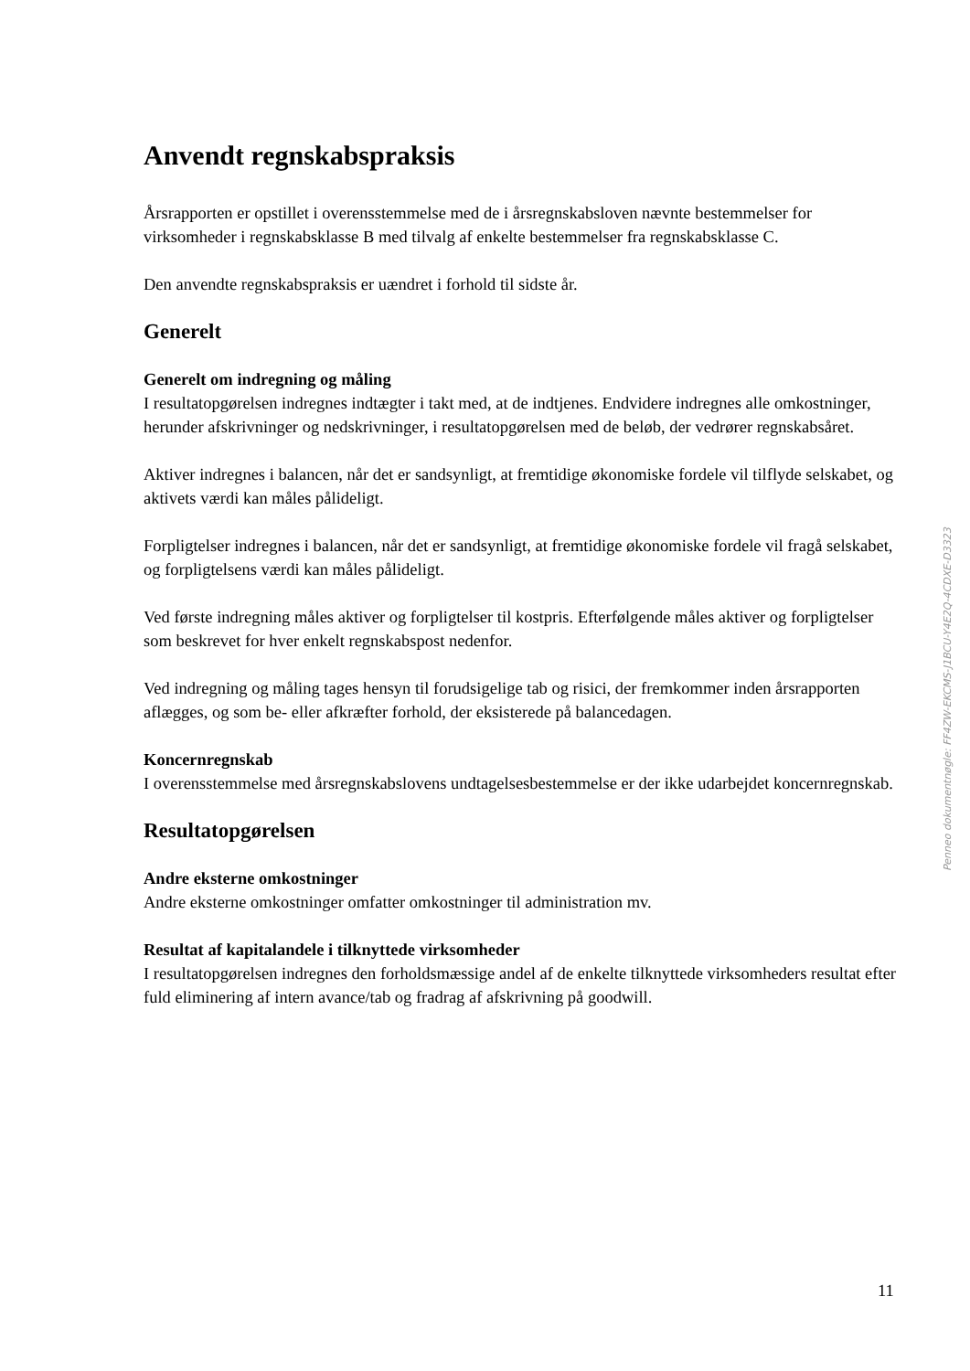Anvendt regnskabspraksis
Årsrapporten er opstillet i overensstemmelse med de i årsregnskabsloven nævnte bestemmelser for virksomheder i regnskabsklasse B med tilvalg af enkelte bestemmelser fra regnskabsklasse C.
Den anvendte regnskabspraksis er uændret i forhold til sidste år.
Generelt
Generelt om indregning og måling
I resultatopgørelsen indregnes indtægter i takt med, at de indtjenes. Endvidere indregnes alle omkostninger, herunder afskrivninger og nedskrivninger, i resultatopgørelsen med de beløb, der vedrører regnskabsåret.
Aktiver indregnes i balancen, når det er sandsynligt, at fremtidige økonomiske fordele vil tilflyde selskabet, og aktivets værdi kan måles pålideligt.
Forpligtelser indregnes i balancen, når det er sandsynligt, at fremtidige økonomiske fordele vil fragå selskabet, og forpligtelsens værdi kan måles pålideligt.
Ved første indregning måles aktiver og forpligtelser til kostpris. Efterfølgende måles aktiver og forpligtelser som beskrevet for hver enkelt regnskabspost nedenfor.
Ved indregning og måling tages hensyn til forudsigelige tab og risici, der fremkommer inden årsrapporten aflægges, og som be- eller afkræfter forhold, der eksisterede på balancedagen.
Koncernregnskab
I overensstemmelse med årsregnskabslovens undtagelsesbestemmelse er der ikke udarbejdet koncernregnskab.
Resultatopgørelsen
Andre eksterne omkostninger
Andre eksterne omkostninger omfatter omkostninger til administration mv.
Resultat af kapitalandele i tilknyttede virksomheder
I resultatopgørelsen indregnes den forholdsmæssige andel af de enkelte tilknyttede virksomheders resultat efter fuld eliminering af intern avance/tab og fradrag af afskrivning på goodwill.
Penneo dokumentnøgle: FF4ZW-EKCMS-J1BCU-Y4E2Q-4CDXE-D3323
11